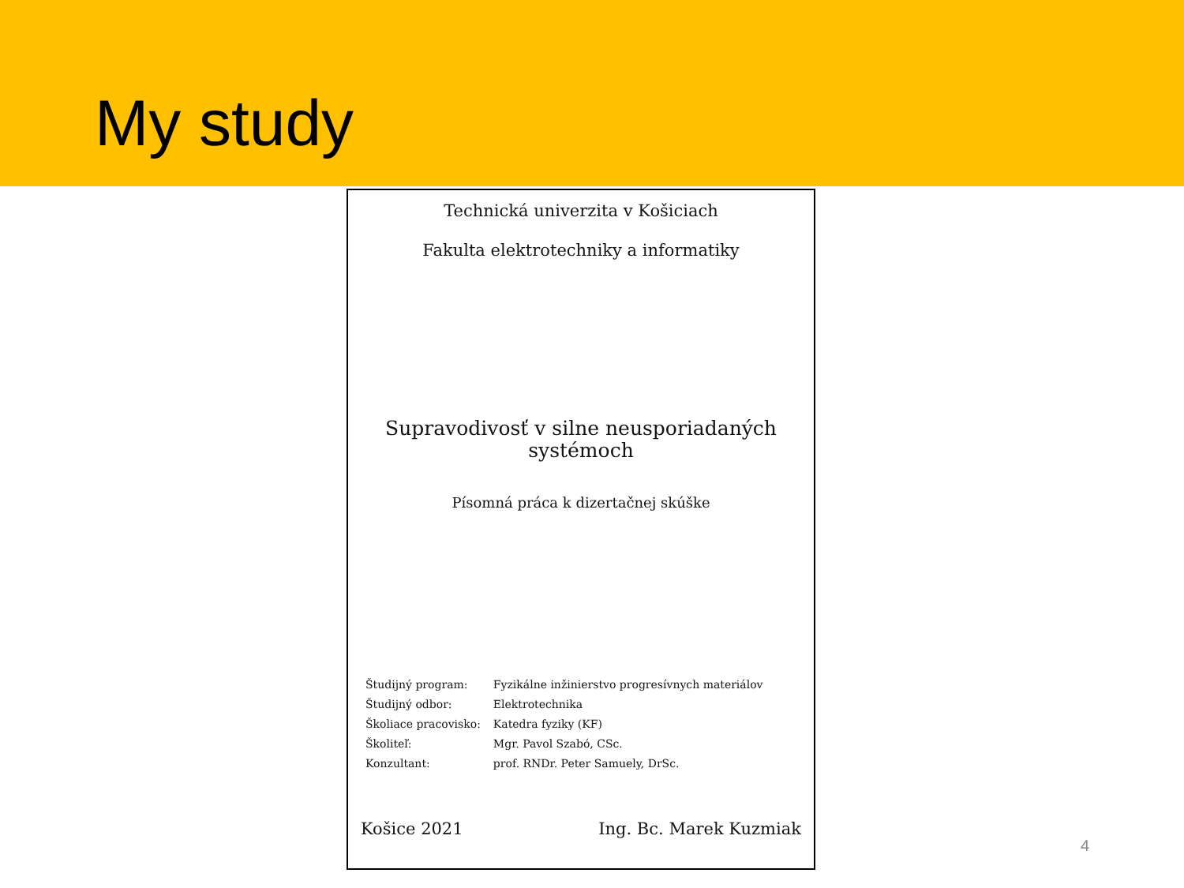My study
Technická univerzita v Košiciach
Fakulta elektrotechniky a informatiky
Supravodivosť v silne neusporiadaných
systémoch
Písomná práca k dizertačnej skúške
| Študijný program: | Fyzikálne inžinierstvo progresívnych materiálov |
| Študijný odbor: | Elektrotechnika |
| Školiace pracovisko: | Katedra fyziky (KF) |
| Školiteľ: | Mgr. Pavol Szabó, CSc. |
| Konzultant: | prof. RNDr. Peter Samuely, DrSc. |
Košice 2021 Ing. Bc. Marek Kuzmiak
4